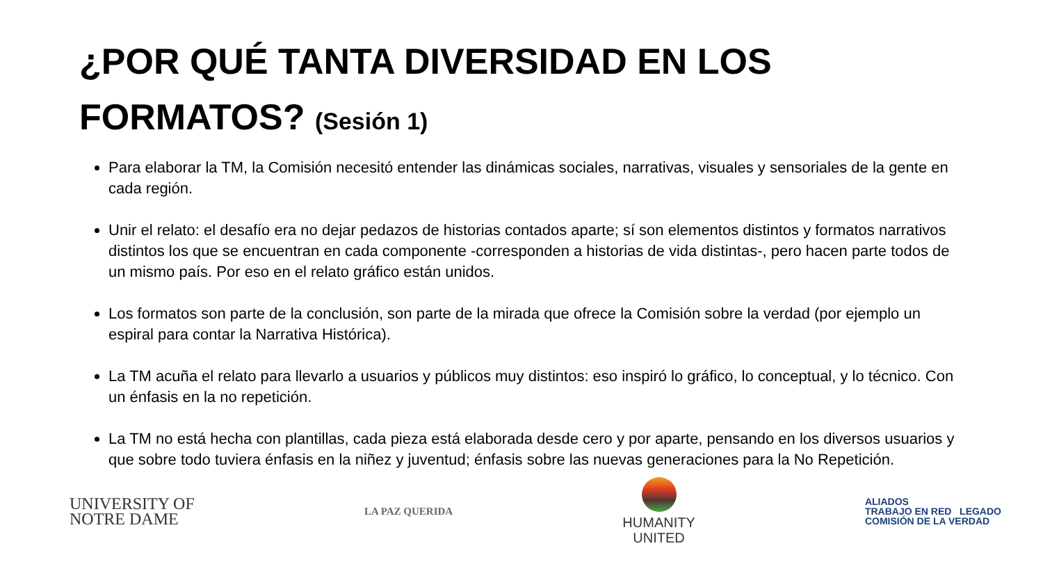¿POR QUÉ TANTA DIVERSIDAD EN LOS FORMATOS? (Sesión 1)
Para elaborar la TM, la Comisión necesitó entender las dinámicas sociales, narrativas, visuales y sensoriales de la gente en cada región.
Unir el relato: el desafío era no dejar pedazos de historias contados aparte; sí son elementos distintos y formatos narrativos distintos los que se encuentran en cada componente -corresponden a historias de vida distintas-, pero hacen parte todos de un mismo país. Por eso en el relato gráfico están unidos.
Los formatos son parte de la conclusión, son parte de la mirada que ofrece la Comisión sobre la verdad (por ejemplo un espiral para contar la Narrativa Histórica).
La TM acuña el relato para llevarlo a usuarios y públicos muy distintos: eso inspiró lo gráfico, lo conceptual, y lo técnico. Con un énfasis en la no repetición.
La TM no está hecha con plantillas, cada pieza está elaborada desde cero y por aparte, pensando en los diversos usuarios y que sobre todo tuviera énfasis en la niñez y juventud; énfasis sobre las nuevas generaciones para la No Repetición.
UNIVERSITY OF
NOTRE DAME
LA PAZ QUERIDA
HUMANITY
UNITED
ALIADOS
TRABAJO EN RED LEGADO
COMISIÓN DE LA VERDAD